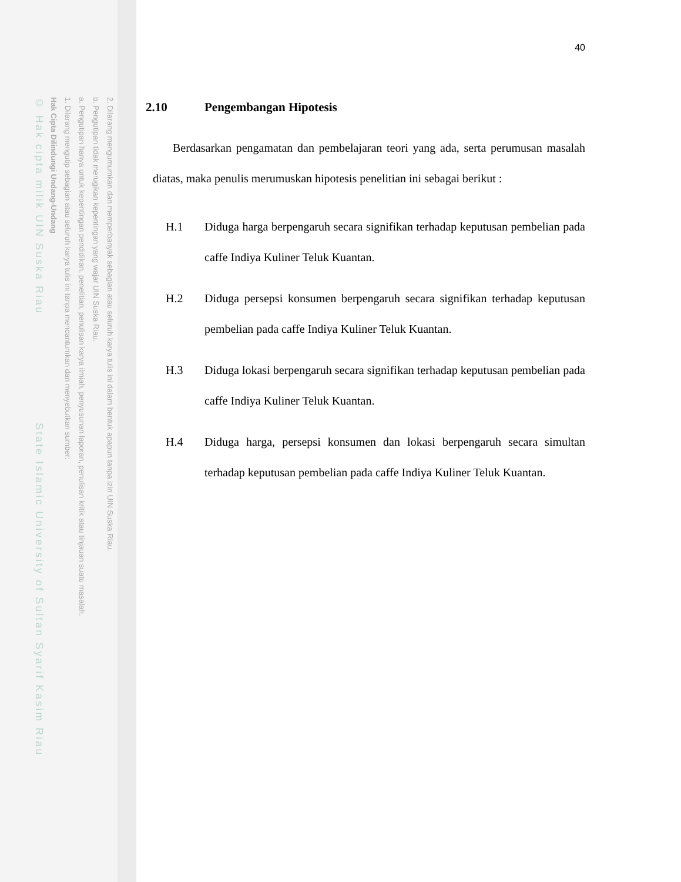2. Dilarang mengumumkan dan memperbanyak sebagian atau seluruh karya tulis ini dalam bentuk apapun tanpa izin UIN Suska Riau.
b. Pengutipan tidak merugikan kepentingan yang wajar UIN Suska Riau.
a. Pengutipan hanya untuk kepentingan pendidikan, penelitian, penulisan karya ilmiah, penyusunan laporan, penulisan kritik atau tinjauan suatu masalah.
1. Dilarang mengutip sebagian atau seluruh karya tulis ini tanpa mencantumkan dan menyebutkan sumber:
Hak Cipta Dilindungi Undang-Undang
© Hak cipta milik UIN Suska Riau State Islamic University of Sultan Syarif Kasim Riau
40
2.10 Pengembangan Hipotesis
Berdasarkan pengamatan dan pembelajaran teori yang ada, serta perumusan masalah diatas, maka penulis merumuskan hipotesis penelitian ini sebagai berikut :
H.1 Diduga harga berpengaruh secara signifikan terhadap keputusan pembelian pada caffe Indiya Kuliner Teluk Kuantan.
H.2 Diduga persepsi konsumen berpengaruh secara signifikan terhadap keputusan pembelian pada caffe Indiya Kuliner Teluk Kuantan.
H.3 Diduga lokasi berpengaruh secara signifikan terhadap keputusan pembelian pada caffe Indiya Kuliner Teluk Kuantan.
H.4 Diduga harga, persepsi konsumen dan lokasi berpengaruh secara simultan terhadap keputusan pembelian pada caffe Indiya Kuliner Teluk Kuantan.